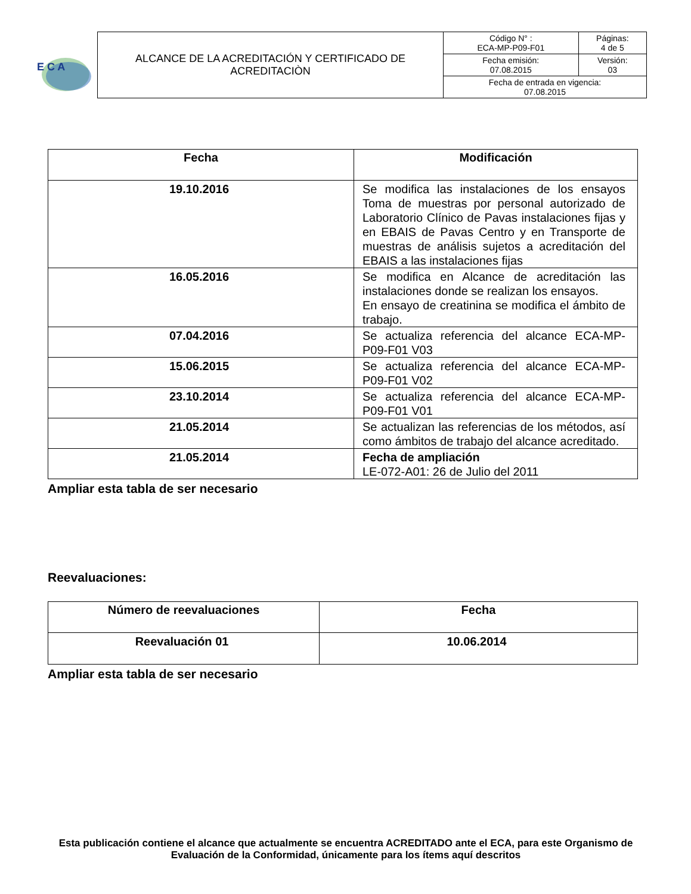E C A
| ALCANCE DE LA ACREDITACIÓN Y CERTIFICADO DE ACREDITACIÒN | Código N° : ECA-MP-P09-F01 | Páginas: 4 de 5 |
| | Fecha emisión: 07.08.2015 | Versión: 03 |
| | Fecha de entrada en vigencia: 07.08.2015 | |
| Fecha | Modificación |
| --- | --- |
| 19.10.2016 | Se modifica las instalaciones de los ensayos Toma de muestras por personal autorizado de Laboratorio Clínico de Pavas instalaciones fijas y en EBAIS de Pavas Centro y en Transporte de muestras de análisis sujetos a acreditación del EBAIS a las instalaciones fijas |
| 16.05.2016 | Se modifica en Alcance de acreditación las instalaciones donde se realizan los ensayos. En ensayo de creatinina se modifica el ámbito de trabajo. |
| 07.04.2016 | Se actualiza referencia del alcance ECA-MP-P09-F01 V03 |
| 15.06.2015 | Se actualiza referencia del alcance ECA-MP-P09-F01 V02 |
| 23.10.2014 | Se actualiza referencia del alcance ECA-MP-P09-F01 V01 |
| 21.05.2014 | Se actualizan las referencias de los métodos, así como ámbitos de trabajo del alcance acreditado. |
| 21.05.2014 | Fecha de ampliación LE-072-A01: 26 de Julio del 2011 |
Ampliar esta tabla de ser necesario
Reevaluaciones:
| Número de reevaluaciones | Fecha |
| --- | --- |
| Reevaluación 01 | 10.06.2014 |
Ampliar esta tabla de ser necesario
Esta publicación contiene el alcance que actualmente se encuentra ACREDITADO ante el ECA, para este Organismo de Evaluación de la Conformidad, únicamente para los ítems aquí descritos